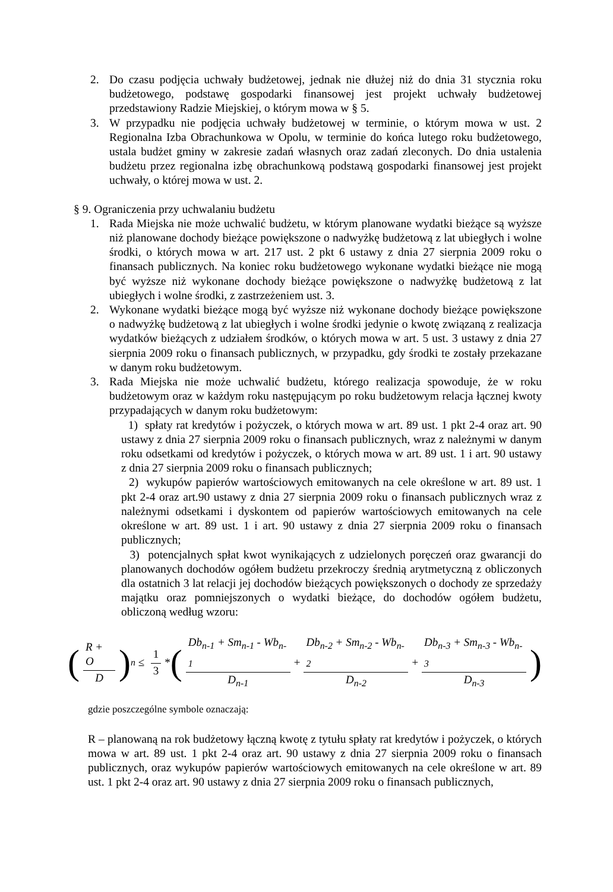2. Do czasu podjęcia uchwały budżetowej, jednak nie dłużej niż do dnia 31 stycznia roku budżetowego, podstawę gospodarki finansowej jest projekt uchwały budżetowej przedstawiony Radzie Miejskiej, o którym mowa w § 5.
3. W przypadku nie podjęcia uchwały budżetowej w terminie, o którym mowa w ust. 2 Regionalna Izba Obrachunkowa w Opolu, w terminie do końca lutego roku budżetowego, ustala budżet gminy w zakresie zadań własnych oraz zadań zleconych. Do dnia ustalenia budżetu przez regionalna izbę obrachunkową podstawą gospodarki finansowej jest projekt uchwały, o której mowa w ust. 2.
§ 9. Ograniczenia przy uchwalaniu budżetu
1. Rada Miejska nie może uchwalić budżetu, w którym planowane wydatki bieżące są wyższe niż planowane dochody bieżące powiększone o nadwyżkę budżetową z lat ubiegłych i wolne środki, o których mowa w art. 217 ust. 2 pkt 6 ustawy z dnia 27 sierpnia 2009 roku o finansach publicznych. Na koniec roku budżetowego wykonane wydatki bieżące nie mogą być wyższe niż wykonane dochody bieżące powiększone o nadwyżkę budżetową z lat ubiegłych i wolne środki, z zastrzeżeniem ust. 3.
2. Wykonane wydatki bieżące mogą być wyższe niż wykonane dochody bieżące powiększone o nadwyżkę budżetową z lat ubiegłych i wolne środki jedynie o kwotę związaną z realizacja wydatków bieżących z udziałem środków, o których mowa w art. 5 ust. 3 ustawy z dnia 27 sierpnia 2009 roku o finansach publicznych, w przypadku, gdy środki te zostały przekazane w danym roku budżetowym.
3. Rada Miejska nie może uchwalić budżetu, którego realizacja spowoduje, że w roku budżetowym oraz w każdym roku następującym po roku budżetowym relacja łącznej kwoty przypadających w danym roku budżetowym:
1) spłaty rat kredytów i pożyczek, o których mowa w art. 89 ust. 1 pkt 2-4 oraz art. 90 ustawy z dnia 27 sierpnia 2009 roku o finansach publicznych, wraz z należnymi w danym roku odsetkami od kredytów i pożyczek, o których mowa w art. 89 ust. 1 i art. 90 ustawy z dnia 27 sierpnia 2009 roku o finansach publicznych;
2) wykupów papierów wartościowych emitowanych na cele określone w art. 89 ust. 1 pkt 2-4 oraz art.90 ustawy z dnia 27 sierpnia 2009 roku o finansach publicznych wraz z należnymi odsetkami i dyskontem od papierów wartościowych emitowanych na cele określone w art. 89 ust. 1 i art. 90 ustawy z dnia 27 sierpnia 2009 roku o finansach publicznych;
3) potencjalnych spłat kwot wynikających z udzielonych poręczeń oraz gwarancji do planowanych dochodów ogółem budżetu przekroczy średnią arytmetyczną z obliczonych dla ostatnich 3 lat relacji jej dochodów bieżących powiększonych o dochody ze sprzedaży majątku oraz pomniejszonych o wydatki bieżące, do dochodów ogółem budżetu, obliczoną według wzoru:
(R + O D)<sub>n</sub> ≤ 1 3 * ( Db<sub>n-1</sub> + Sm<sub>n-1</sub> - Wb<sub>n-1</sub> D<sub>n-1</sub> + Db<sub>n-2</sub> + Sm<sub>n-2</sub> - Wb<sub>n-2</sub> D<sub>n-2</sub> + Db<sub>n-3</sub> + Sm<sub>n-3</sub> - Wb<sub>n-3</sub> D<sub>n-3</sub> )
gdzie poszczególne symbole oznaczają:
R – planowaną na rok budżetowy łączną kwotę z tytułu spłaty rat kredytów i pożyczek, o których mowa w art. 89 ust. 1 pkt 2-4 oraz art. 90 ustawy z dnia 27 sierpnia 2009 roku o finansach publicznych, oraz wykupów papierów wartościowych emitowanych na cele określone w art. 89 ust. 1 pkt 2-4 oraz art. 90 ustawy z dnia 27 sierpnia 2009 roku o finansach publicznych,